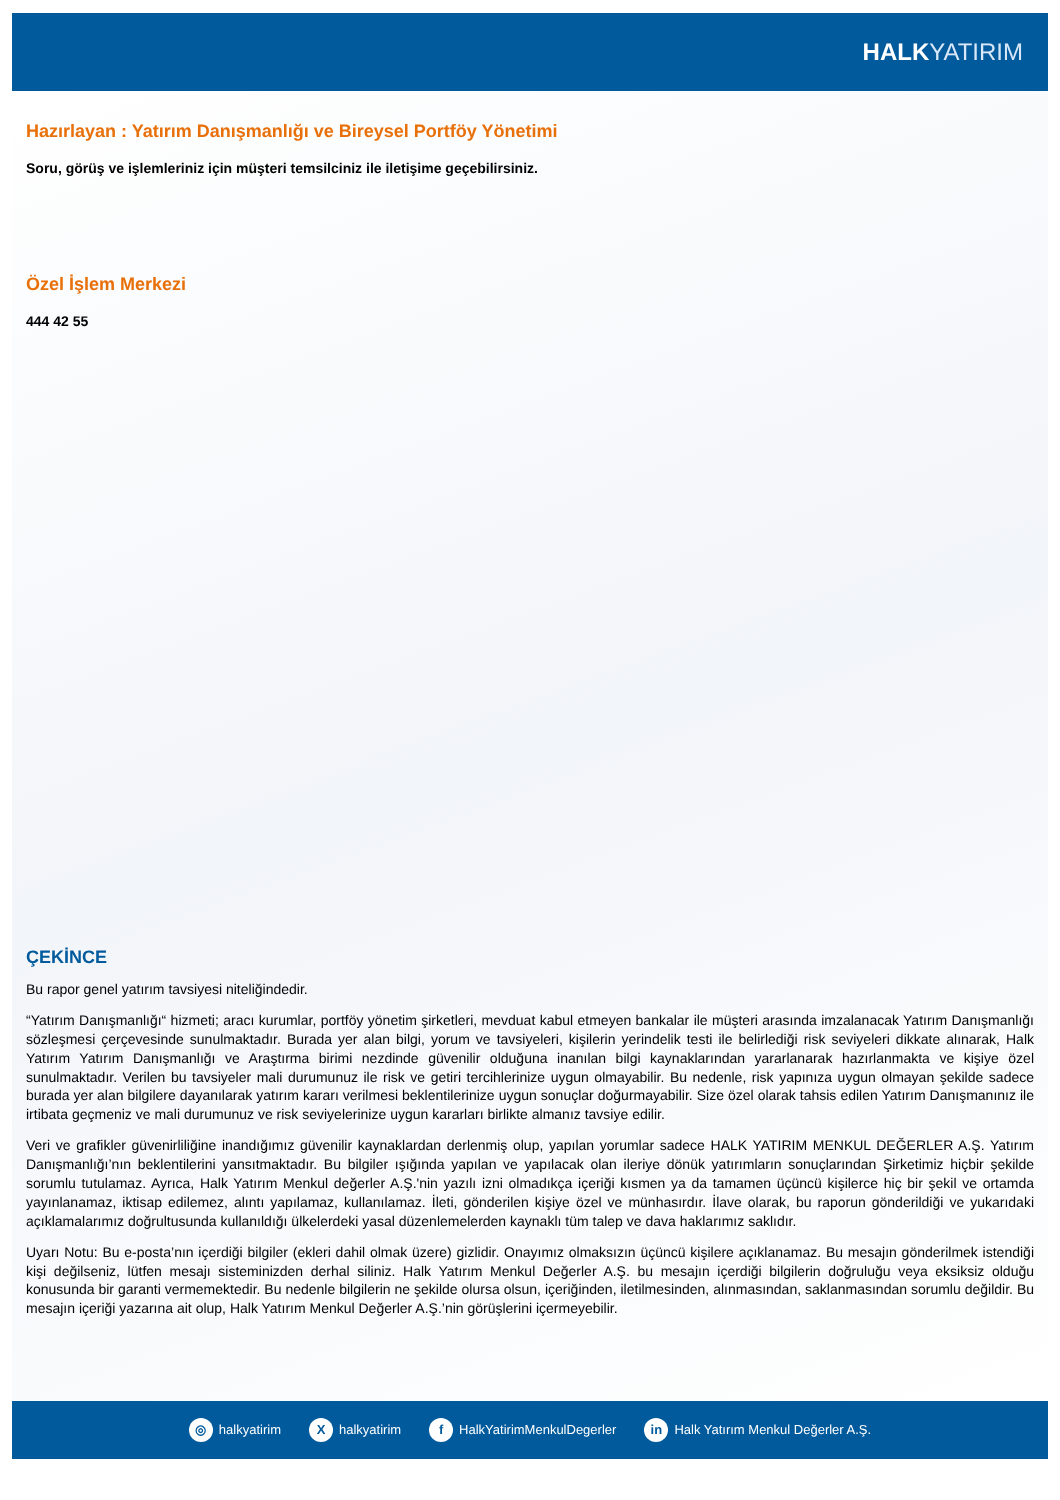HALK YATIRIM
Hazırlayan : Yatırım Danışmanlığı ve Bireysel Portföy Yönetimi
Soru, görüş ve işlemleriniz için müşteri temsilciniz ile iletişime geçebilirsiniz.
Özel İşlem Merkezi
444 42 55
ÇEKİNCE
Bu rapor genel yatırım tavsiyesi niteliğindedir.
“Yatırım Danışmanlığı“ hizmeti; aracı kurumlar, portföy yönetim şirketleri, mevduat kabul etmeyen bankalar ile müşteri arasında imzalanacak Yatırım Danışmanlığı sözleşmesi çerçevesinde sunulmaktadır. Burada yer alan bilgi, yorum ve tavsiyeleri, kişilerin yerindelik testi ile belirlediği risk seviyeleri dikkate alınarak, Halk Yatırım Yatırım Danışmanlığı ve Araştırma birimi nezdinde güvenilir olduğuna inanılan bilgi kaynaklarından yararlanarak hazırlanmakta ve kişiye özel sunulmaktadır. Verilen bu tavsiyeler mali durumunuz ile risk ve getiri tercihlerinize uygun olmayabilir. Bu nedenle, risk yapınıza uygun olmayan şekilde sadece burada yer alan bilgilere dayanılarak yatırım kararı verilmesi beklentilerinize uygun sonuçlar doğurmayabilir. Size özel olarak tahsis edilen Yatırım Danışmanınız ile irtibata geçmeniz ve mali durumunuz ve risk seviyelerinize uygun kararları birlikte almanız tavsiye edilir.
Veri ve grafikler güvenirliliğine inandığımız güvenilir kaynaklardan derlenmiş olup, yapılan yorumlar sadece HALK YATIRIM MENKUL DEĞERLER A.Ş. Yatırım Danışmanlığı’nın beklentilerini yansıtmaktadır. Bu bilgiler ışığında yapılan ve yapılacak olan ileriye dönük yatırımların sonuçlarından Şirketimiz hiçbir şekilde sorumlu tutulamaz. Ayrıca, Halk Yatırım Menkul değerler A.Ş.'nin yazılı izni olmadıkça içeriği kısmen ya da tamamen üçüncü kişilerce hiç bir şekil ve ortamda yayınlanamaz, iktisap edilemez, alıntı yapılamaz, kullanılamaz. İleti, gönderilen kişiye özel ve münhasırdır. İlave olarak, bu raporun gönderildiği ve yukarıdaki açıklamalarımız doğrultusunda kullanıldığı ülkelerdeki yasal düzenlemelerden kaynaklı tüm talep ve dava haklarımız saklıdır.
Uyarı Notu: Bu e-posta’nın içerdiği bilgiler (ekleri dahil olmak üzere) gizlidir. Onayımız olmaksızın üçüncü kişilere açıklanamaz. Bu mesajın gönderilmek istendiği kişi değilseniz, lütfen mesajı sisteminizden derhal siliniz. Halk Yatırım Menkul Değerler A.Ş. bu mesajın içerdiği bilgilerin doğruluğu veya eksiksiz olduğu konusunda bir garanti vermemektedir. Bu nedenle bilgilerin ne şekilde olursa olsun, içeriğinden, iletilmesinden, alınmasından, saklanmasından sorumlu değildir. Bu mesajın içeriği yazarına ait olup, Halk Yatırım Menkul Değerler A.Ş.’nin görüşlerini içermeyebilir.
◎ halkyatirim
Xhalkyatirim
f HalkYatirimMenkulDegerler
in Halk Yatırım Menkul Değerler A.Ş.